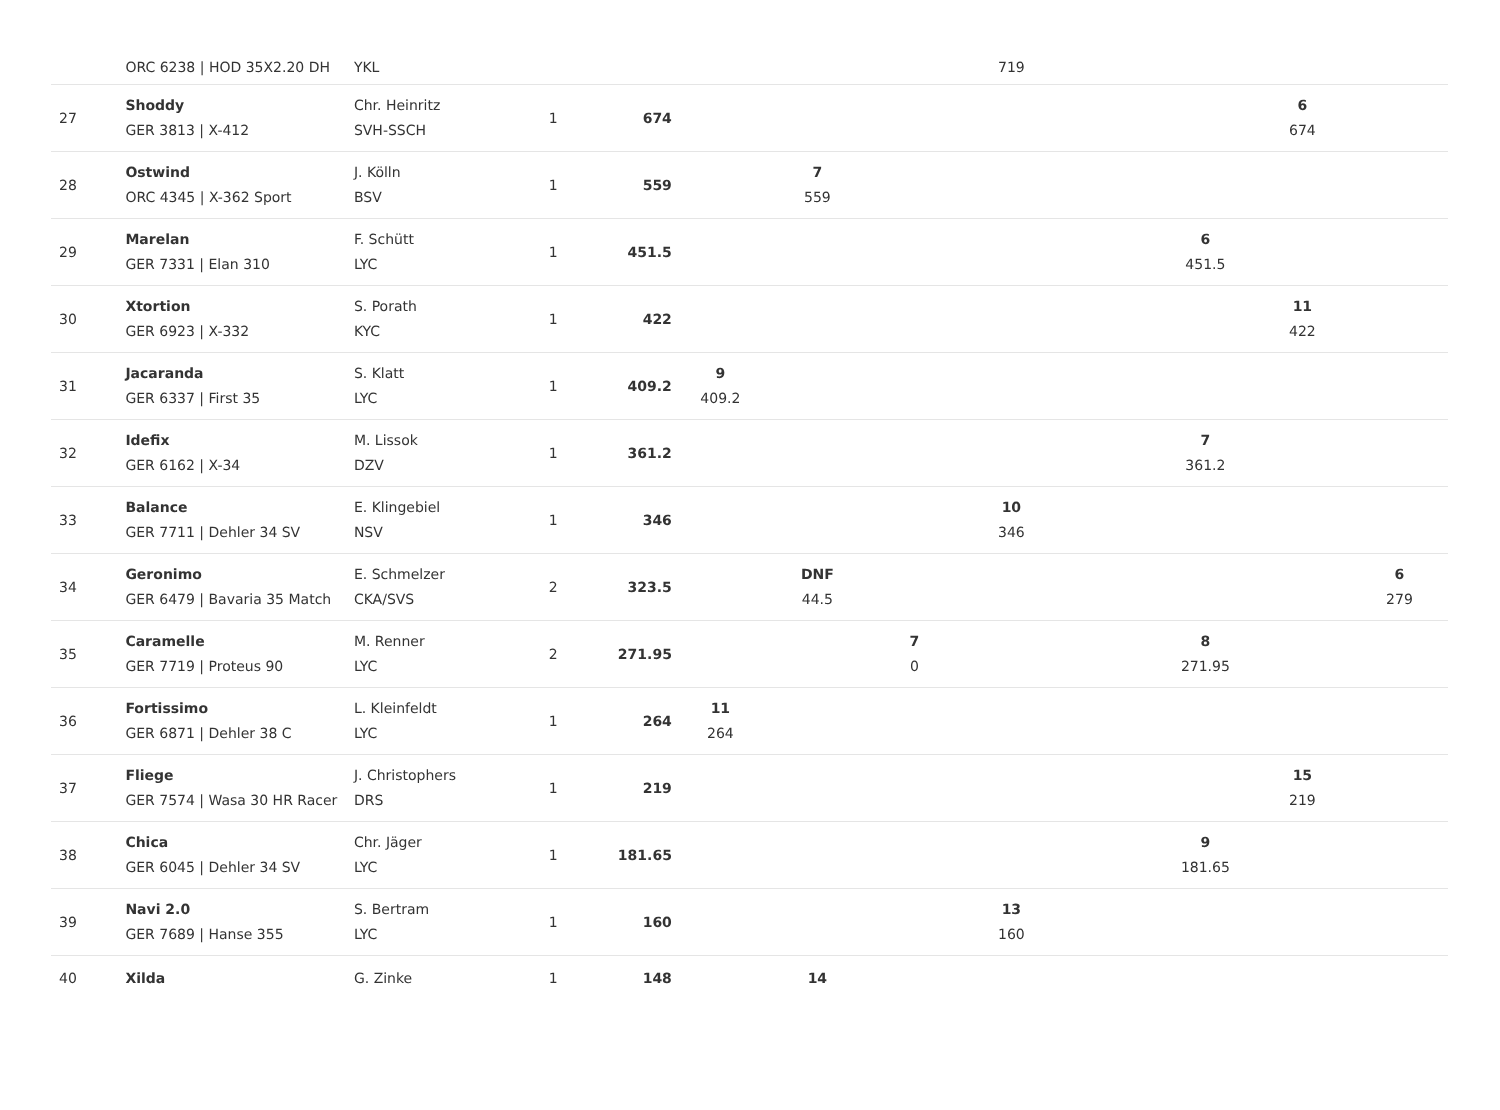| | ORC 6238 / HOD 35X2.20 DH | YKL | | | | | | 719 | | | | |
| 27 | Shoddy GER 3813 / X-412 | Chr. Heinritz SVH-SSCH | 1 | 674 | | | | | | | 6 674 | |
| 28 | Ostwind ORC 4345 / X-362 Sport | J. Kölln BSV | 1 | 559 | | 7 559 | | | | | | |
| 29 | Marelan GER 7331 / Elan 310 | F. Schütt LYC | 1 | 451.5 | | | | | | 6 451.5 | | |
| 30 | Xtortion GER 6923 / X-332 | S. Porath KYC | 1 | 422 | | | | | | | 11 422 | |
| 31 | Jacaranda GER 6337 / First 35 | S. Klatt LYC | 1 | 409.2 | 9 409.2 | | | | | | | |
| 32 | Idefix GER 6162 / X-34 | M. Lissok DZV | 1 | 361.2 | | | | | | 7 361.2 | | |
| 33 | Balance GER 7711 / Dehler 34 SV | E. Klingebiel NSV | 1 | 346 | | | | 10 346 | | | | |
| 34 | Geronimo GER 6479 / Bavaria 35 Match | E. Schmelzer CKA/SVS | 2 | 323.5 | | DNF 44.5 | | | | | | 6 279 |
| 35 | Caramelle GER 7719 / Proteus 90 | M. Renner LYC | 2 | 271.95 | | | 7 0 | | | 8 271.95 | | |
| 36 | Fortissimo GER 6871 / Dehler 38 C | L. Kleinfeldt LYC | 1 | 264 | 11 264 | | | | | | | |
| 37 | Fliege GER 7574 / Wasa 30 HR Racer | J. Christophers DRS | 1 | 219 | | | | | | | 15 219 | |
| 38 | Chica GER 6045 / Dehler 34 SV | Chr. Jäger LYC | 1 | 181.65 | | | | | | 9 181.65 | | |
| 39 | Navi 2.0 GER 7689 / Hanse 355 | S. Bertram LYC | 1 | 160 | | | | 13 160 | | | | |
| 40 | Xilda | G. Zinke | 1 | 148 | | 14 | | | | | | |